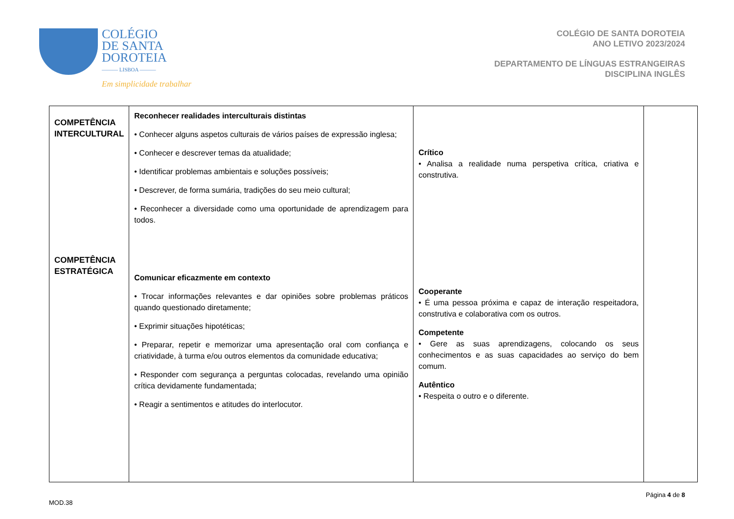COLÉGIO
DE SANTA
DOROTEIA
——— LISBOA ———
Em simplicidade trabalhar
COLÉGIO DE SANTA DOROTEIA
ANO LETIVO 2023/2024
DEPARTAMENTO DE LÍNGUAS ESTRANGEIRAS
DISCIPLINA INGLÊS
| COMPETÊNCIA INTERCULTURAL COMPETÊNCIA ESTRATÉGICA | Reconhecer realidades interculturais distintas • Conhecer alguns aspetos culturais de vários países de expressão inglesa; • Conhecer e descrever temas da atualidade; • Identificar problemas ambientais e soluções possíveis; • Descrever, de forma sumária, tradições do seu meio cultural; • Reconhecer a diversidade como uma oportunidade de aprendizagem para todos. Comunicar eficazmente em contexto • Trocar informações relevantes e dar opiniões sobre problemas práticos quando questionado diretamente; • Exprimir situações hipotéticas; • Preparar, repetir e memorizar uma apresentação oral com confiança e criatividade, à turma e/ou outros elementos da comunidade educativa; • Responder com segurança a perguntas colocadas, revelando uma opinião crítica devidamente fundamentada; • Reagir a sentimentos e atitudes do interlocutor. | Crítico • Analisa a realidade numa perspetiva crítica, criativa e construtiva. Cooperante • É uma pessoa próxima e capaz de interação respeitadora, construtiva e colaborativa com os outros. Competente • Gere as suas aprendizagens, colocando os seus conhecimentos e as suas capacidades ao serviço do bem comum. Autêntico • Respeita o outro e o diferente. | |
MOD.38 Página 4 de 8